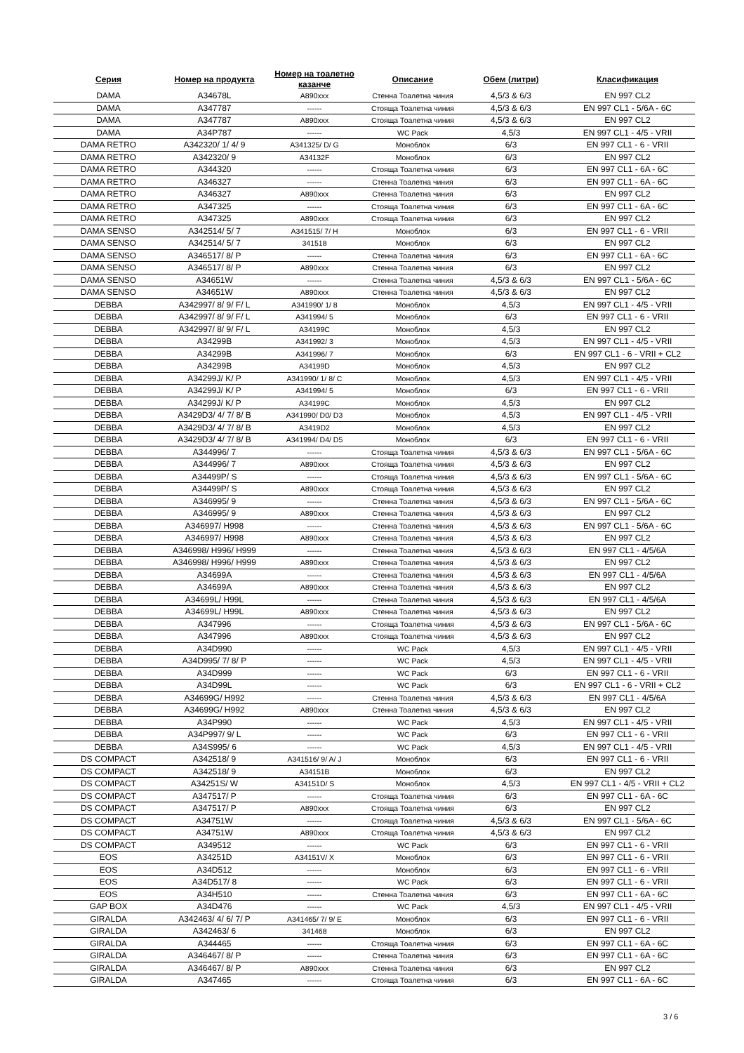| Серия | Номер на продукта | Номер на тоалетно казанче | Описание | Обем (литри) | Класификация |
| --- | --- | --- | --- | --- | --- |
| DAMA | A34678L | A890xxx | Стенна Тоалетна чиния | 4,5/3 & 6/3 | EN 997 CL2 |
| DAMA | A347787 | ------ | Стояща Тоалетна чиния | 4,5/3 & 6/3 | EN 997 CL1 - 5/6A - 6C |
| DAMA | A347787 | A890xxx | Стояща Тоалетна чиния | 4,5/3 & 6/3 | EN 997 CL2 |
| DAMA | A34P787 | ------ | WC Pack | 4,5/3 | EN 997 CL1 - 4/5 - VRII |
| DAMA RETRO | A342320/ 1/ 4/ 9 | A341325/ D/ G | Моноблок | 6/3 | EN 997 CL1 - 6 - VRII |
| DAMA RETRO | A342320/ 9 | A34132F | Моноблок | 6/3 | EN 997 CL2 |
| DAMA RETRO | A344320 | ------ | Стояща Тоалетна чиния | 6/3 | EN 997 CL1 - 6A - 6C |
| DAMA RETRO | A346327 | ------ | Стенна Тоалетна чиния | 6/3 | EN 997 CL1 - 6A - 6C |
| DAMA RETRO | A346327 | A890xxx | Стенна Тоалетна чиния | 6/3 | EN 997 CL2 |
| DAMA RETRO | A347325 | ------ | Стояща Тоалетна чиния | 6/3 | EN 997 CL1 - 6A - 6C |
| DAMA RETRO | A347325 | A890xxx | Стояща Тоалетна чиния | 6/3 | EN 997 CL2 |
| DAMA SENSO | A342514/ 5/ 7 | A341515/ 7/ H | Моноблок | 6/3 | EN 997 CL1 - 6 - VRII |
| DAMA SENSO | A342514/ 5/ 7 | 341518 | Моноблок | 6/3 | EN 997 CL2 |
| DAMA SENSO | A346517/ 8/ P | ------ | Стенна Тоалетна чиния | 6/3 | EN 997 CL1 - 6A - 6C |
| DAMA SENSO | A346517/ 8/ P | A890xxx | Стенна Тоалетна чиния | 6/3 | EN 997 CL2 |
| DAMA SENSO | A34651W | ------ | Стенна Тоалетна чиния | 4,5/3 & 6/3 | EN 997 CL1 - 5/6A - 6C |
| DAMA SENSO | A34651W | A890xxx | Стенна Тоалетна чиния | 4,5/3 & 6/3 | EN 997 CL2 |
| DEBBA | A342997/ 8/ 9/ F/ L | A341990/ 1/ 8 | Моноблок | 4,5/3 | EN 997 CL1 - 4/5 - VRII |
| DEBBA | A342997/ 8/ 9/ F/ L | A341994/ 5 | Моноблок | 6/3 | EN 997 CL1 - 6 - VRII |
| DEBBA | A342997/ 8/ 9/ F/ L | A34199C | Моноблок | 4,5/3 | EN 997 CL2 |
| DEBBA | A34299B | A341992/ 3 | Моноблок | 4,5/3 | EN 997 CL1 - 4/5 - VRII |
| DEBBA | A34299B | A341996/ 7 | Моноблок | 6/3 | EN 997 CL1 - 6 - VRII + CL2 |
| DEBBA | A34299B | A34199D | Моноблок | 4,5/3 | EN 997 CL2 |
| DEBBA | A34299J/ K/ P | A341990/ 1/ 8/ C | Моноблок | 4,5/3 | EN 997 CL1 - 4/5 - VRII |
| DEBBA | A34299J/ K/ P | A341994/ 5 | Моноблок | 6/3 | EN 997 CL1 - 6 - VRII |
| DEBBA | A34299J/ K/ P | A34199C | Моноблок | 4,5/3 | EN 997 CL2 |
| DEBBA | A3429D3/ 4/ 7/ 8/ B | A341990/ D0/ D3 | Моноблок | 4,5/3 | EN 997 CL1 - 4/5 - VRII |
| DEBBA | A3429D3/ 4/ 7/ 8/ B | A3419D2 | Моноблок | 4,5/3 | EN 997 CL2 |
| DEBBA | A3429D3/ 4/ 7/ 8/ B | A341994/ D4/ D5 | Моноблок | 6/3 | EN 997 CL1 - 6 - VRII |
| DEBBA | A344996/ 7 | ------ | Стояща Тоалетна чиния | 4,5/3 & 6/3 | EN 997 CL1 - 5/6A - 6C |
| DEBBA | A344996/ 7 | A890xxx | Стояща Тоалетна чиния | 4,5/3 & 6/3 | EN 997 CL2 |
| DEBBA | A34499P/ S | ------ | Стояща Тоалетна чиния | 4,5/3 & 6/3 | EN 997 CL1 - 5/6A - 6C |
| DEBBA | A34499P/ S | A890xxx | Стояща Тоалетна чиния | 4,5/3 & 6/3 | EN 997 CL2 |
| DEBBA | A346995/ 9 | ------ | Стенна Тоалетна чиния | 4,5/3 & 6/3 | EN 997 CL1 - 5/6A - 6C |
| DEBBA | A346995/ 9 | A890xxx | Стенна Тоалетна чиния | 4,5/3 & 6/3 | EN 997 CL2 |
| DEBBA | A346997/ H998 | ------ | Стенна Тоалетна чиния | 4,5/3 & 6/3 | EN 997 CL1 - 5/6A - 6C |
| DEBBA | A346997/ H998 | A890xxx | Стенна Тоалетна чиния | 4,5/3 & 6/3 | EN 997 CL2 |
| DEBBA | A346998/ H996/ H999 | ------ | Стенна Тоалетна чиния | 4,5/3 & 6/3 | EN 997 CL1 - 4/5/6A |
| DEBBA | A346998/ H996/ H999 | A890xxx | Стенна Тоалетна чиния | 4,5/3 & 6/3 | EN 997 CL2 |
| DEBBA | A34699A | ------ | Стенна Тоалетна чиния | 4,5/3 & 6/3 | EN 997 CL1 - 4/5/6A |
| DEBBA | A34699A | A890xxx | Стенна Тоалетна чиния | 4,5/3 & 6/3 | EN 997 CL2 |
| DEBBA | A34699L/ H99L | ------ | Стенна Тоалетна чиния | 4,5/3 & 6/3 | EN 997 CL1 - 4/5/6A |
| DEBBA | A34699L/ H99L | A890xxx | Стенна Тоалетна чиния | 4,5/3 & 6/3 | EN 997 CL2 |
| DEBBA | A347996 | ------ | Стояща Тоалетна чиния | 4,5/3 & 6/3 | EN 997 CL1 - 5/6A - 6C |
| DEBBA | A347996 | A890xxx | Стояща Тоалетна чиния | 4,5/3 & 6/3 | EN 997 CL2 |
| DEBBA | A34D990 | ------ | WC Pack | 4,5/3 | EN 997 CL1 - 4/5 - VRII |
| DEBBA | A34D995/ 7/ 8/ P | ------ | WC Pack | 4,5/3 | EN 997 CL1 - 4/5 - VRII |
| DEBBA | A34D999 | ------ | WC Pack | 6/3 | EN 997 CL1 - 6 - VRII |
| DEBBA | A34D99L | ------ | WC Pack | 6/3 | EN 997 CL1 - 6 - VRII + CL2 |
| DEBBA | A34699G/ H992 | ------ | Стенна Тоалетна чиния | 4,5/3 & 6/3 | EN 997 CL1 - 4/5/6A |
| DEBBA | A34699G/ H992 | A890xxx | Стенна Тоалетна чиния | 4,5/3 & 6/3 | EN 997 CL2 |
| DEBBA | A34P990 | ------ | WC Pack | 4,5/3 | EN 997 CL1 - 4/5 - VRII |
| DEBBA | A34P997/ 9/ L | ------ | WC Pack | 6/3 | EN 997 CL1 - 6 - VRII |
| DEBBA | A34S995/ 6 | ------ | WC Pack | 4,5/3 | EN 997 CL1 - 4/5 - VRII |
| DS COMPACT | A342518/ 9 | A341516/ 9/ A/ J | Моноблок | 6/3 | EN 997 CL1 - 6 - VRII |
| DS COMPACT | A342518/ 9 | A34151B | Моноблок | 6/3 | EN 997 CL2 |
| DS COMPACT | A34251S/ W | A34151D/ S | Моноблок | 4,5/3 | EN 997 CL1 - 4/5 - VRII + CL2 |
| DS COMPACT | A347517/ P | ------ | Стояща Тоалетна чиния | 6/3 | EN 997 CL1 - 6A - 6C |
| DS COMPACT | A347517/ P | A890xxx | Стояща Тоалетна чиния | 6/3 | EN 997 CL2 |
| DS COMPACT | A34751W | ------ | Стояща Тоалетна чиния | 4,5/3 & 6/3 | EN 997 CL1 - 5/6A - 6C |
| DS COMPACT | A34751W | A890xxx | Стояща Тоалетна чиния | 4,5/3 & 6/3 | EN 997 CL2 |
| DS COMPACT | A349512 | ------ | WC Pack | 6/3 | EN 997 CL1 - 6 - VRII |
| EOS | A34251D | A34151V/ X | Моноблок | 6/3 | EN 997 CL1 - 6 - VRII |
| EOS | A34D512 | ------ | Моноблок | 6/3 | EN 997 CL1 - 6 - VRII |
| EOS | A34D517/ 8 | ------ | WC Pack | 6/3 | EN 997 CL1 - 6 - VRII |
| EOS | A34H510 | ------ | Стенна Тоалетна чиния | 6/3 | EN 997 CL1 - 6A - 6C |
| GAP BOX | A34D476 | ------ | WC Pack | 4,5/3 | EN 997 CL1 - 4/5 - VRII |
| GIRALDA | A342463/ 4/ 6/ 7/ P | A341465/ 7/ 9/ E | Моноблок | 6/3 | EN 997 CL1 - 6 - VRII |
| GIRALDA | A342463/ 6 | 341468 | Моноблок | 6/3 | EN 997 CL2 |
| GIRALDA | A344465 | ------ | Стояща Тоалетна чиния | 6/3 | EN 997 CL1 - 6A - 6C |
| GIRALDA | A346467/ 8/ P | ------ | Стенна Тоалетна чиния | 6/3 | EN 997 CL1 - 6A - 6C |
| GIRALDA | A346467/ 8/ P | A890xxx | Стенна Тоалетна чиния | 6/3 | EN 997 CL2 |
| GIRALDA | A347465 | ------ | Стояща Тоалетна чиния | 6/3 | EN 997 CL1 - 6A - 6C |
3 / 6